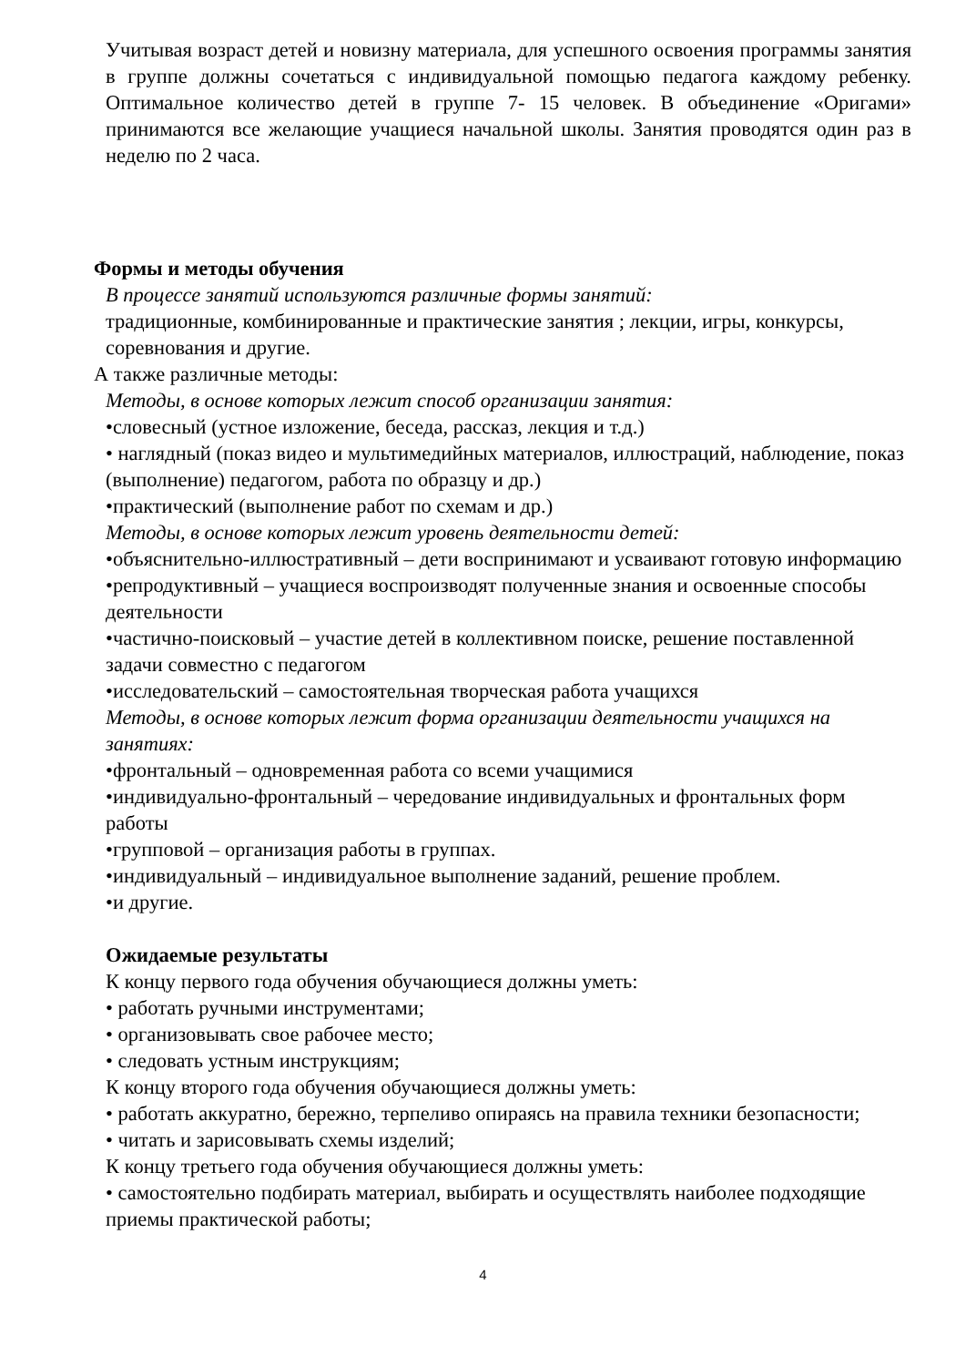Учитывая возраст детей и новизну материала, для успешного освоения программы занятия в группе должны сочетаться с индивидуальной помощью педагога каждому ребенку. Оптимальное количество детей в группе 7- 15 человек. В объединение «Оригами» принимаются все желающие учащиеся начальной школы. Занятия проводятся один раз в неделю по 2 часа.
Формы и методы обучения
В процессе занятий используются различные формы занятий:
традиционные, комбинированные и практические занятия ; лекции, игры, конкурсы, соревнования и другие.
А также различные методы:
Методы, в основе которых лежит способ организации занятия:
•словесный (устное изложение, беседа, рассказ, лекция и т.д.)
• наглядный (показ видео и мультимедийных материалов, иллюстраций, наблюдение, показ (выполнение) педагогом, работа по образцу и др.)
•практический (выполнение работ по схемам и др.)
Методы, в основе которых лежит уровень деятельности детей:
•объяснительно-иллюстративный – дети воспринимают и усваивают готовую информацию
•репродуктивный – учащиеся воспроизводят полученные знания и освоенные способы деятельности
•частично-поисковый – участие детей в коллективном поиске, решение поставленной задачи совместно с педагогом
•исследовательский – самостоятельная творческая работа учащихся
Методы, в основе которых лежит форма организации деятельности учащихся на занятиях:
•фронтальный – одновременная работа со всеми учащимися
•индивидуально-фронтальный – чередование индивидуальных и фронтальных форм работы
•групповой – организация работы в группах.
•индивидуальный – индивидуальное выполнение заданий, решение проблем.
•и другие.
Ожидаемые результаты
К концу первого года обучения обучающиеся должны уметь:
• работать ручными инструментами;
• организовывать свое рабочее место;
• следовать устным инструкциям;
К концу второго года обучения обучающиеся должны уметь:
• работать аккуратно, бережно, терпеливо опираясь на правила техники безопасности;
• читать и зарисовывать схемы изделий;
К концу третьего года обучения обучающиеся должны уметь:
• самостоятельно подбирать материал, выбирать и осуществлять наиболее подходящие приемы практической работы;
4